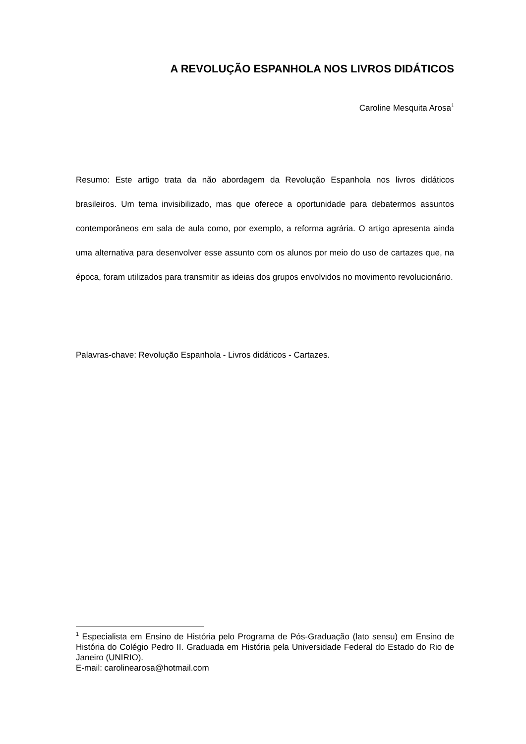A REVOLUÇÃO ESPANHOLA NOS LIVROS DIDÁTICOS
Caroline Mesquita Arosa<sup>1</sup>
Resumo: Este artigo trata da não abordagem da Revolução Espanhola nos livros didáticos brasileiros. Um tema invisibilizado, mas que oferece a oportunidade para debatermos assuntos contemporâneos em sala de aula como, por exemplo, a reforma agrária. O artigo apresenta ainda uma alternativa para desenvolver esse assunto com os alunos por meio do uso de cartazes que, na época, foram utilizados para transmitir as ideias dos grupos envolvidos no movimento revolucionário.
Palavras-chave: Revolução Espanhola - Livros didáticos - Cartazes.
<sup>1</sup> Especialista em Ensino de História pelo Programa de Pós-Graduação (lato sensu) em Ensino de História do Colégio Pedro II. Graduada em História pela Universidade Federal do Estado do Rio de Janeiro (UNIRIO).
E-mail: carolinearosa@hotmail.com